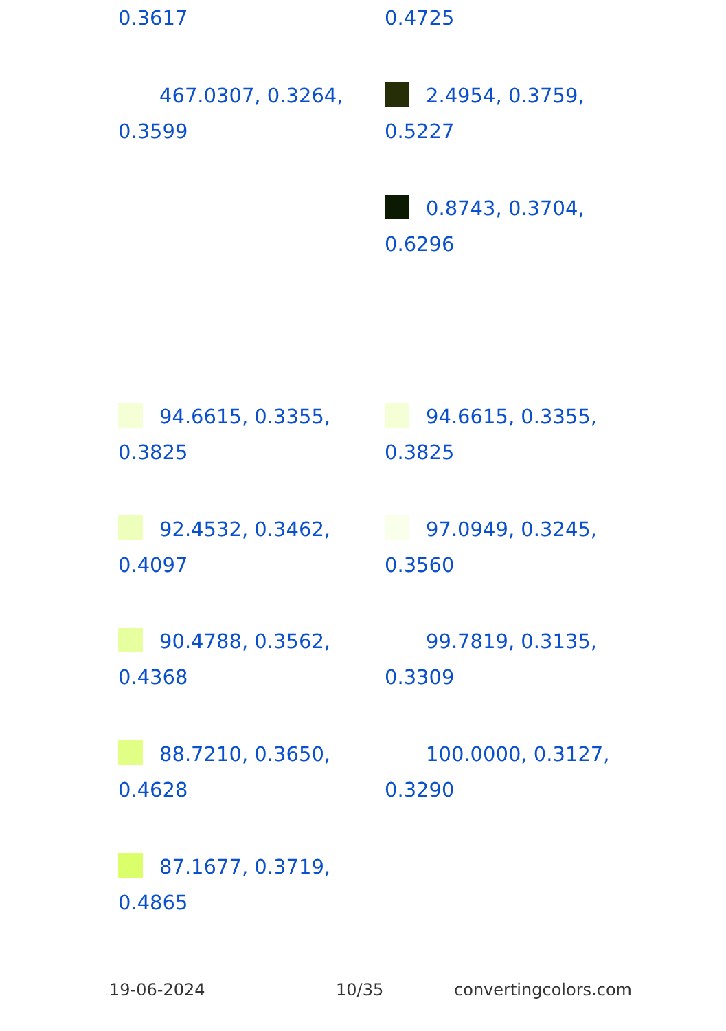0.3617 0.4725
467.0307, 0.3264, 0.3599
2.4954, 0.3759, 0.5227
0.8743, 0.3704, 0.6296
94.6615, 0.3355, 0.3825
94.6615, 0.3355, 0.3825
92.4532, 0.3462, 0.4097
97.0949, 0.3245, 0.3560
90.4788, 0.3562, 0.4368
99.7819, 0.3135, 0.3309
88.7210, 0.3650, 0.4628
100.0000, 0.3127, 0.3290
87.1677, 0.3719, 0.4865
19-06-2024 10/35 convertingcolors.com